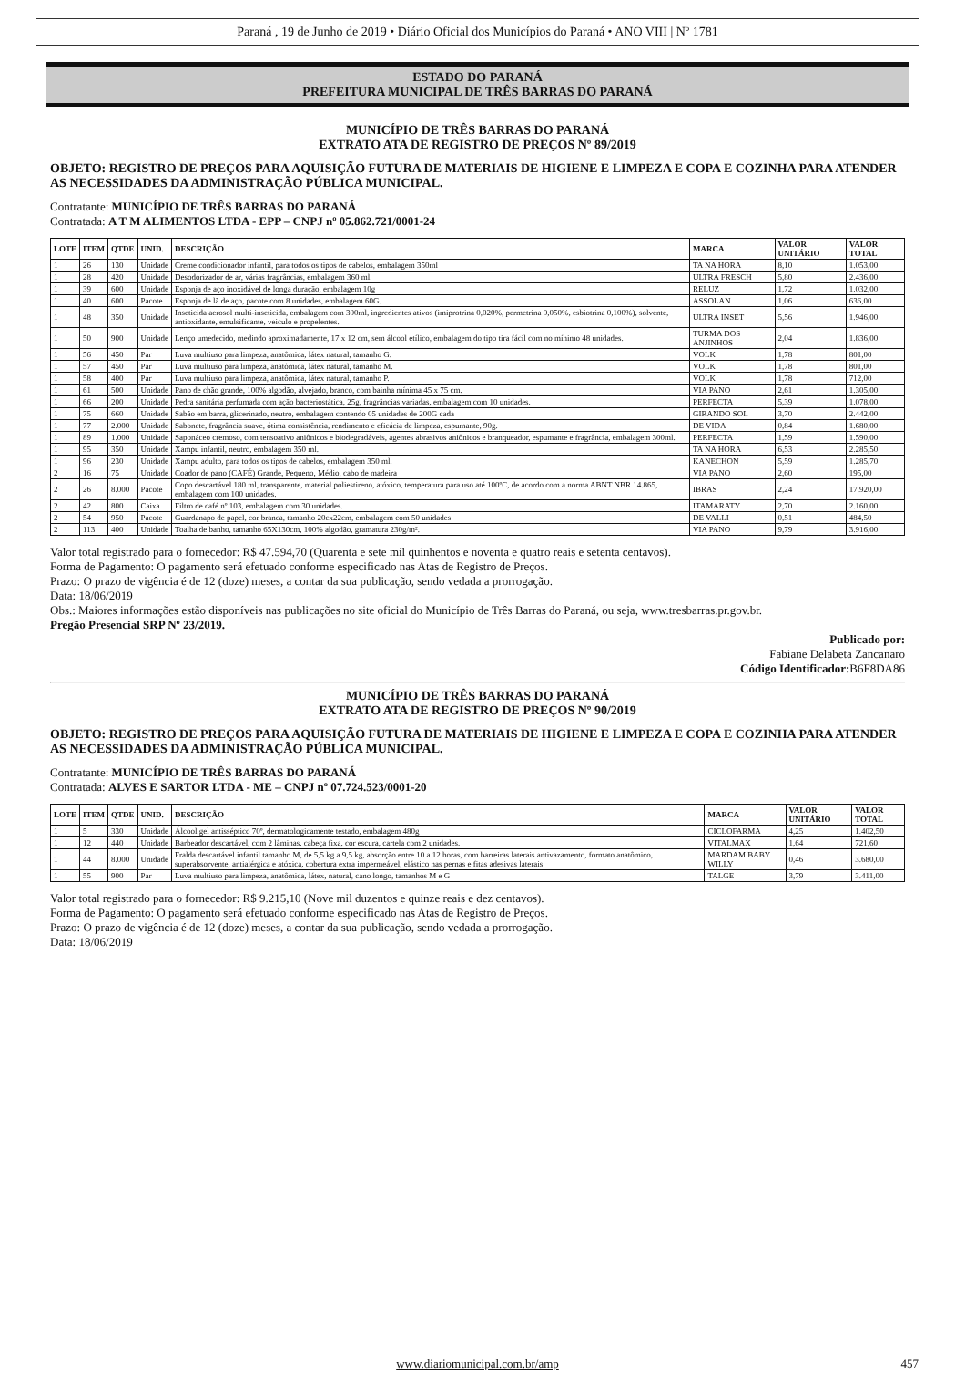Paraná , 19 de Junho de 2019 • Diário Oficial dos Municípios do Paraná • ANO VIII | Nº 1781
ESTADO DO PARANÁ
PREFEITURA MUNICIPAL DE TRÊS BARRAS DO PARANÁ
MUNICÍPIO DE TRÊS BARRAS DO PARANÁ
EXTRATO ATA DE REGISTRO DE PREÇOS Nº 89/2019
OBJETO: REGISTRO DE PREÇOS PARA AQUISIÇÃO FUTURA DE MATERIAIS DE HIGIENE E LIMPEZA E COPA E COZINHA PARA ATENDER AS NECESSIDADES DA ADMINISTRAÇÃO PÚBLICA MUNICIPAL.
Contratante: MUNICÍPIO DE TRÊS BARRAS DO PARANÁ
Contratada: A T M ALIMENTOS LTDA - EPP – CNPJ nº 05.862.721/0001-24
| LOTE | ITEM | QTDE | UNID. | DESCRIÇÃO | MARCA | VALOR UNITÁRIO | VALOR TOTAL |
| --- | --- | --- | --- | --- | --- | --- | --- |
| 1 | 26 | 130 | Unidade | Creme condicionador infantil, para todos os tipos de cabelos, embalagem 350ml | TA NA HORA | 8,10 | 1.053,00 |
| 1 | 28 | 420 | Unidade | Desodorizador de ar, várias fragrâncias, embalagem 360 ml. | ULTRA FRESCH | 5,80 | 2.436,00 |
| 1 | 39 | 600 | Unidade | Esponja de aço inoxidável de longa duração, embalagem 10g | RELUZ | 1,72 | 1.032,00 |
| 1 | 40 | 600 | Pacote | Esponja de lã de aço, pacote com 8 unidades, embalagem 60G. | ASSOLAN | 1,06 | 636,00 |
| 1 | 48 | 350 | Unidade | Inseticida aerosol multi-inseticida, embalagem com 300ml, ingredientes ativos (imiprotrina 0,020%, permetrina 0,050%, esbiotrina 0,100%), solvente, antioxidante, emulsificante, veiculo e propelentes. | ULTRA INSET | 5,56 | 1.946,00 |
| 1 | 50 | 900 | Unidade | Lenço umedecido, medindo aproximadamente, 17 x 12 cm, sem álcool etílico, embalagem do tipo tira fácil com no mínimo 48 unidades. | TURMA DOS ANJINHOS | 2,04 | 1.836,00 |
| 1 | 56 | 450 | Par | Luva multiuso para limpeza, anatômica, látex natural, tamanho G. | VOLK | 1,78 | 801,00 |
| 1 | 57 | 450 | Par | Luva multiuso para limpeza, anatômica, látex natural, tamanho M. | VOLK | 1,78 | 801,00 |
| 1 | 58 | 400 | Par | Luva multiuso para limpeza, anatômica, látex natural, tamanho P. | VOLK | 1,78 | 712,00 |
| 1 | 61 | 500 | Unidade | Pano de chão grande, 100% algodão, alvejado, branco, com bainha mínima 45 x 75 cm. | VIA PANO | 2,61 | 1.305,00 |
| 1 | 66 | 200 | Unidade | Pedra sanitária perfumada com ação bacteriostática, 25g, fragrâncias variadas, embalagem com 10 unidades. | PERFECTA | 5,39 | 1.078,00 |
| 1 | 75 | 660 | Unidade | Sabão em barra, glicerinado, neutro, embalagem contendo 05 unidades de 200G cada | GIRANDO SOL | 3,70 | 2.442,00 |
| 1 | 77 | 2.000 | Unidade | Sabonete, fragrância suave, ótima consistência, rendimento e eficácia de limpeza, espumante, 90g. | DE VIDA | 0,84 | 1.680,00 |
| 1 | 89 | 1.000 | Unidade | Saponáceo cremoso, com tensoativo aniônicos e biodegradáveis, agentes abrasivos aniônicos e branqueador, espumante e fragrância, embalagem 300ml. | PERFECTA | 1,59 | 1.590,00 |
| 1 | 95 | 350 | Unidade | Xampu infantil, neutro, embalagem 350 ml. | TA NA HORA | 6,53 | 2.285,50 |
| 1 | 96 | 230 | Unidade | Xampu adulto, para todos os tipos de cabelos, embalagem 350 ml. | KANECHON | 5,59 | 1.285,70 |
| 2 | 16 | 75 | Unidade | Coador de pano (CAFÉ) Grande, Pequeno, Médio, cabo de madeira | VIA PANO | 2,60 | 195,00 |
| 2 | 26 | 8.000 | Pacote | Copo descartável 180 ml, transparente, material poliestireno, atóxico, temperatura para uso até 100ºC, de acordo com a norma ABNT NBR 14.865, embalagem com 100 unidades. | IBRAS | 2,24 | 17.920,00 |
| 2 | 42 | 800 | Caixa | Filtro de café nº 103, embalagem com 30 unidades. | ITAMARATY | 2,70 | 2.160,00 |
| 2 | 54 | 950 | Pacote | Guardanapo de papel, cor branca, tamanho 20cx22cm, embalagem com 50 unidades | DE VALLI | 0,51 | 484,50 |
| 2 | 113 | 400 | Unidade | Toalha de banho, tamanho 65X130cm, 100% algodão, gramatura 230g/m². | VIA PANO | 9,79 | 3.916,00 |
Valor total registrado para o fornecedor: R$ 47.594,70 (Quarenta e sete mil quinhentos e noventa e quatro reais e setenta centavos).
Forma de Pagamento: O pagamento será efetuado conforme especificado nas Atas de Registro de Preços.
Prazo: O prazo de vigência é de 12 (doze) meses, a contar da sua publicação, sendo vedada a prorrogação.
Data: 18/06/2019
Obs.: Maiores informações estão disponíveis nas publicações no site oficial do Município de Três Barras do Paraná, ou seja, www.tresbarras.pr.gov.br.
Pregão Presencial SRP Nº 23/2019.
Publicado por:
Fabiane Delabeta Zancanaro
Código Identificador: B6F8DA86
MUNICÍPIO DE TRÊS BARRAS DO PARANÁ
EXTRATO ATA DE REGISTRO DE PREÇOS Nº 90/2019
OBJETO: REGISTRO DE PREÇOS PARA AQUISIÇÃO FUTURA DE MATERIAIS DE HIGIENE E LIMPEZA E COPA E COZINHA PARA ATENDER AS NECESSIDADES DA ADMINISTRAÇÃO PÚBLICA MUNICIPAL.
Contratante: MUNICÍPIO DE TRÊS BARRAS DO PARANÁ
Contratada: ALVES E SARTOR LTDA - ME – CNPJ nº 07.724.523/0001-20
| LOTE | ITEM | QTDE | UNID. | DESCRIÇÃO | MARCA | VALOR UNITÁRIO | VALOR TOTAL |
| --- | --- | --- | --- | --- | --- | --- | --- |
| 1 | 5 | 330 | Unidade | Álcool gel antisséptico 70º, dermatologicamente testado, embalagem 480g | CICLOFARMA | 4,25 | 1.402,50 |
| 1 | 12 | 440 | Unidade | Barbeador descartável, com 2 lâminas, cabeça fixa, cor escura, cartela com 2 unidades. | VITALMAX | 1,64 | 721,60 |
| 1 | 44 | 8.000 | Unidade | Fralda descartável infantil tamanho M, de 5,5 kg a 9,5 kg, absorção entre 10 a 12 horas, com barreiras laterais antivazamento, formato anatômico, superabsorvente, antialérgica e atóxica, cobertura extra impermeável, elástico nas pernas e fitas adesivas laterais | MARDAM BABY WILLY | 0,46 | 3.680,00 |
| 1 | 55 | 900 | Par | Luva multiuso para limpeza, anatômica, látex, natural, cano longo, tamanhos M e G | TALGE | 3,79 | 3.411,00 |
Valor total registrado para o fornecedor: R$ 9.215,10 (Nove mil duzentos e quinze reais e dez centavos).
Forma de Pagamento: O pagamento será efetuado conforme especificado nas Atas de Registro de Preços.
Prazo: O prazo de vigência é de 12 (doze) meses, a contar da sua publicação, sendo vedada a prorrogação.
Data: 18/06/2019
www.diariomunicipal.com.br/amp 457